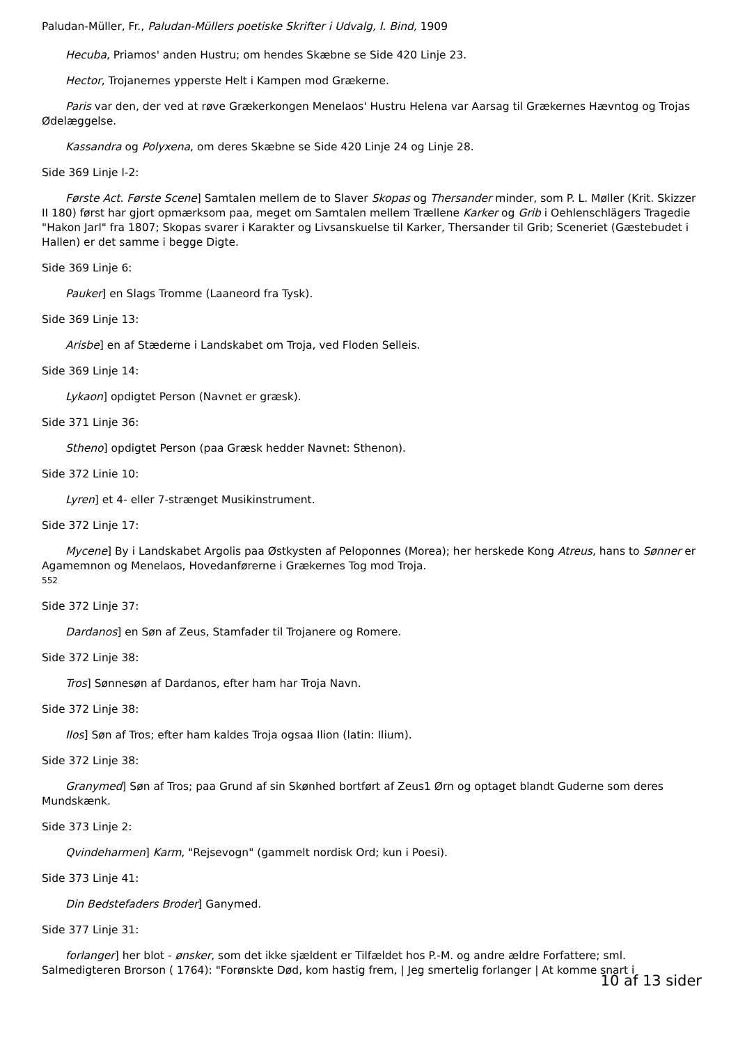Paludan-Müller, Fr., Paludan-Müllers poetiske Skrifter i Udvalg, I. Bind, 1909
Hecuba, Priamos' anden Hustru; om hendes Skæbne se Side 420 Linje 23.
Hector, Trojanernes ypperste Helt i Kampen mod Grækerne.
Paris var den, der ved at røve Grækerkongen Menelaos' Hustru Helena var Aarsag til Grækernes Hævntog og Trojas Ødelæggelse.
Kassandra og Polyxena, om deres Skæbne se Side 420 Linje 24 og Linje 28.
Side 369 Linje l-2:
Første Act. Første Scene] Samtalen mellem de to Slaver Skopas og Thersander minder, som P. L. Møller (Krit. Skizzer II 180) først har gjort opmærksom paa, meget om Samtalen mellem Trællene Karker og Grib i Oehlenschlägers Tragedie "Hakon Jarl" fra 1807; Skopas svarer i Karakter og Livsanskuelse til Karker, Thersander til Grib; Sceneriet (Gæstebudet i Hallen) er det samme i begge Digte.
Side 369 Linje 6:
Pauker] en Slags Tromme (Laaneord fra Tysk).
Side 369 Linje 13:
Arisbe] en af Stæderne i Landskabet om Troja, ved Floden Selleis.
Side 369 Linje 14:
Lykaon] opdigtet Person (Navnet er græsk).
Side 371 Linje 36:
Stheno] opdigtet Person (paa Græsk hedder Navnet: Sthenon).
Side 372 Linie 10:
Lyren] et 4- eller 7-strænget Musikinstrument.
Side 372 Linje 17:
Mycene] By i Landskabet Argolis paa Østkysten af Peloponnes (Morea); her herskede Kong Atreus, hans to Sønner er Agamemnon og Menelaos, Hovedanførerne i Grækernes Tog mod Troja.
552
Side 372 Linje 37:
Dardanos] en Søn af Zeus, Stamfader til Trojanere og Romere.
Side 372 Linje 38:
Tros] Sønnesøn af Dardanos, efter ham har Troja Navn.
Side 372 Linje 38:
Ilos] Søn af Tros; efter ham kaldes Troja ogsaa Ilion (latin: Ilium).
Side 372 Linje 38:
Granymed] Søn af Tros; paa Grund af sin Skønhed bortført af Zeus1 Ørn og optaget blandt Guderne som deres Mundskænk.
Side 373 Linje 2:
Qvindeharmen] Karm, "Rejsevogn" (gammelt nordisk Ord; kun i Poesi).
Side 373 Linje 41:
Din Bedstefaders Broder] Ganymed.
Side 377 Linje 31:
forlanger] her blot - ønsker, som det ikke sjældent er Tilfældet hos P.-M. og andre ældre Forfattere; sml. Salmedigteren Brorson ( 1764): "Forønskte Død, kom hastig frem, | Jeg smertelig forlanger | At komme snart i
10 af 13 sider